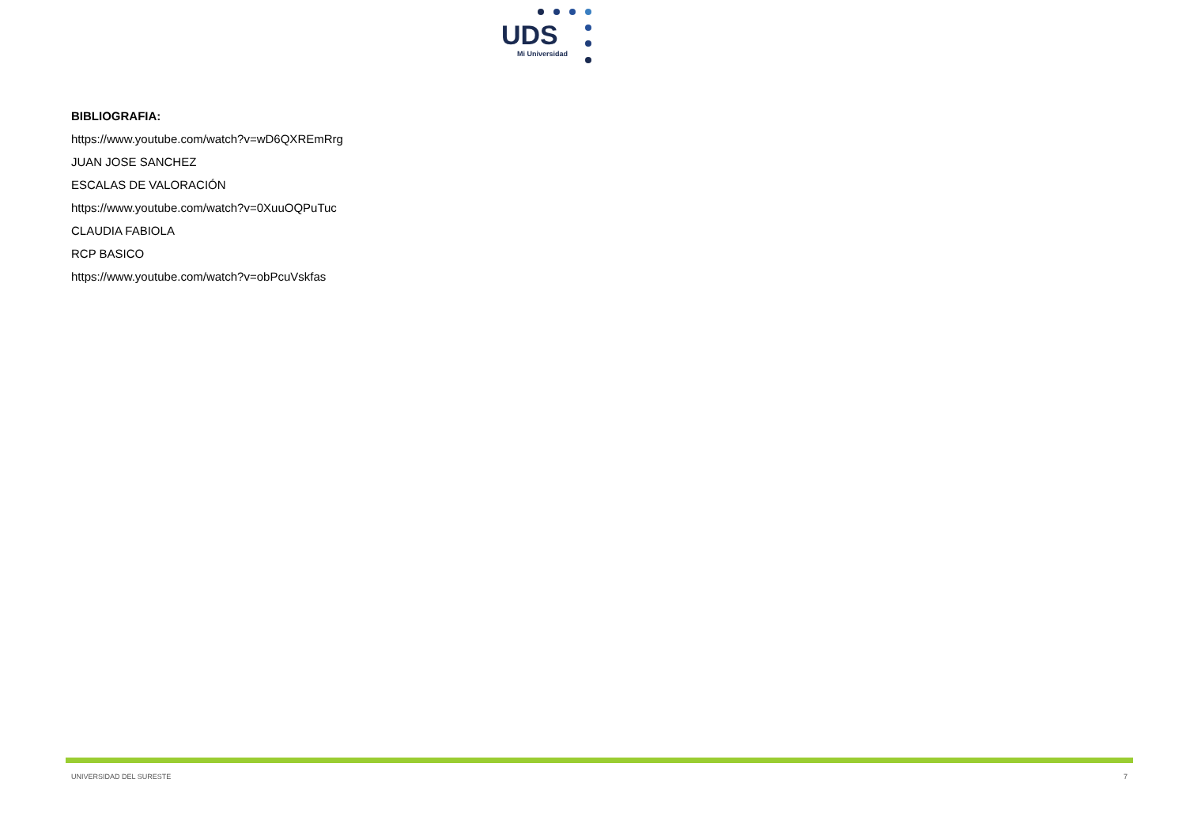UDS
Mi Universidad
BIBLIOGRAFIA:
https://www.youtube.com/watch?v=wD6QXREmRrg
JUAN JOSE SANCHEZ
ESCALAS DE VALORACIÓN
https://www.youtube.com/watch?v=0XuuOQPuTuc
CLAUDIA FABIOLA
RCP BASICO
https://www.youtube.com/watch?v=obPcuVskfas
UNIVERSIDAD DEL SURESTE 7